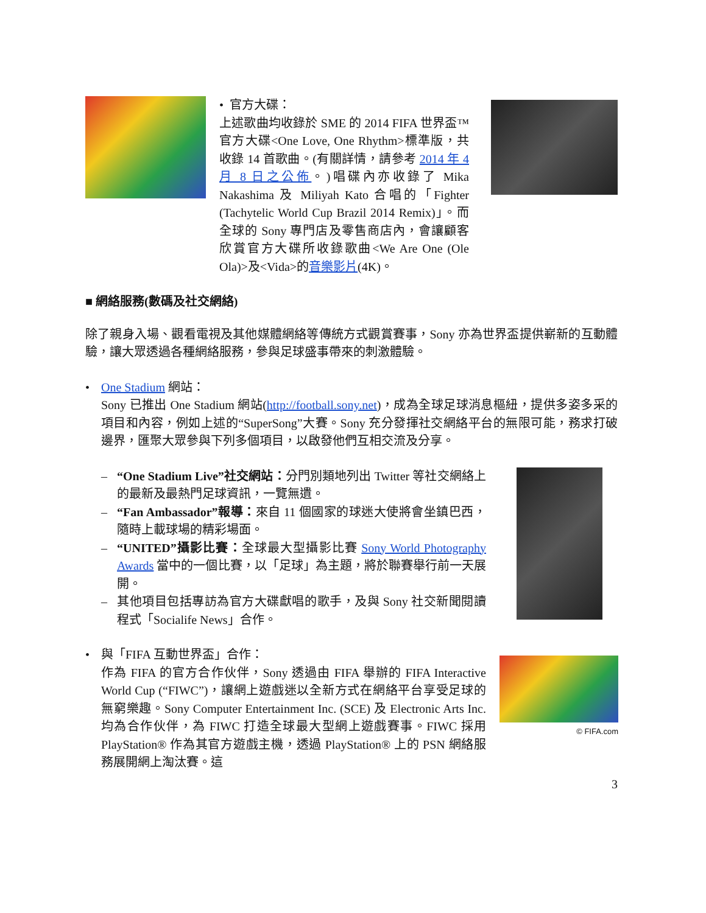• 官方大碟：
上述歌曲均收錄於 SME 的 2014 FIFA 世界盃™官方大碟<One Love, One Rhythm>標準版，共收錄 14 首歌曲。(有關詳情，請參考 2014 年 4 月 8 日之公佈。)唱碟內亦收錄了 Mika Nakashima 及 Miliyah Kato 合唱的「Fighter (Tachytelic World Cup Brazil 2014 Remix)」。而全球的 Sony 專門店及零售商店內，會讓顧客欣賞官方大碟所收錄歌曲<We Are One (Ole Ola)>及<Vida>的音樂影片(4K)。
■ 網絡服務(數碼及社交網絡)
除了親身入場、觀看電視及其他媒體網絡等傳統方式觀賞賽事，Sony 亦為世界盃提供嶄新的互動體驗，讓大眾透過各種網絡服務，參與足球盛事帶來的刺激體驗。
• One Stadium 網站：
Sony 已推出 One Stadium 網站(http://football.sony.net)，成為全球足球消息樞紐，提供多姿多采的項目和內容，例如上述的“SuperSong”大賽。Sony 充分發揮社交網絡平台的無限可能，務求打破邊界，匯聚大眾參與下列多個項目，以啟發他們互相交流及分享。
– “One Stadium Live”社交網站：分門別類地列出 Twitter 等社交網絡上的最新及最熱門足球資訊，一覽無遺。
– “Fan Ambassador”報導：來自 11 個國家的球迷大使將會坐鎮巴西，隨時上載球場的精彩場面。
– “UNITED”攝影比賽：全球最大型攝影比賽 Sony World Photography Awards 當中的一個比賽，以「足球」為主題，將於聯賽舉行前一天展開。
– 其他項目包括專訪為官方大碟獻唱的歌手，及與 Sony 社交新聞閱讀程式「Socialife News」合作。
• 與「FIFA 互動世界盃」合作：
作為 FIFA 的官方合作伙伴，Sony 透過由 FIFA 舉辦的 FIFA Interactive World Cup (“FIWC”)，讓網上遊戲迷以全新方式在網絡平台享受足球的無窮樂趣。Sony Computer Entertainment Inc. (SCE) 及 Electronic Arts Inc.均為合作伙伴，為 FIWC 打造全球最大型網上遊戲賽事。FIWC 採用 PlayStation® 作為其官方遊戲主機，透過 PlayStation® 上的 PSN 網絡服務展開網上淘汰賽。這
© FIFA.com
3